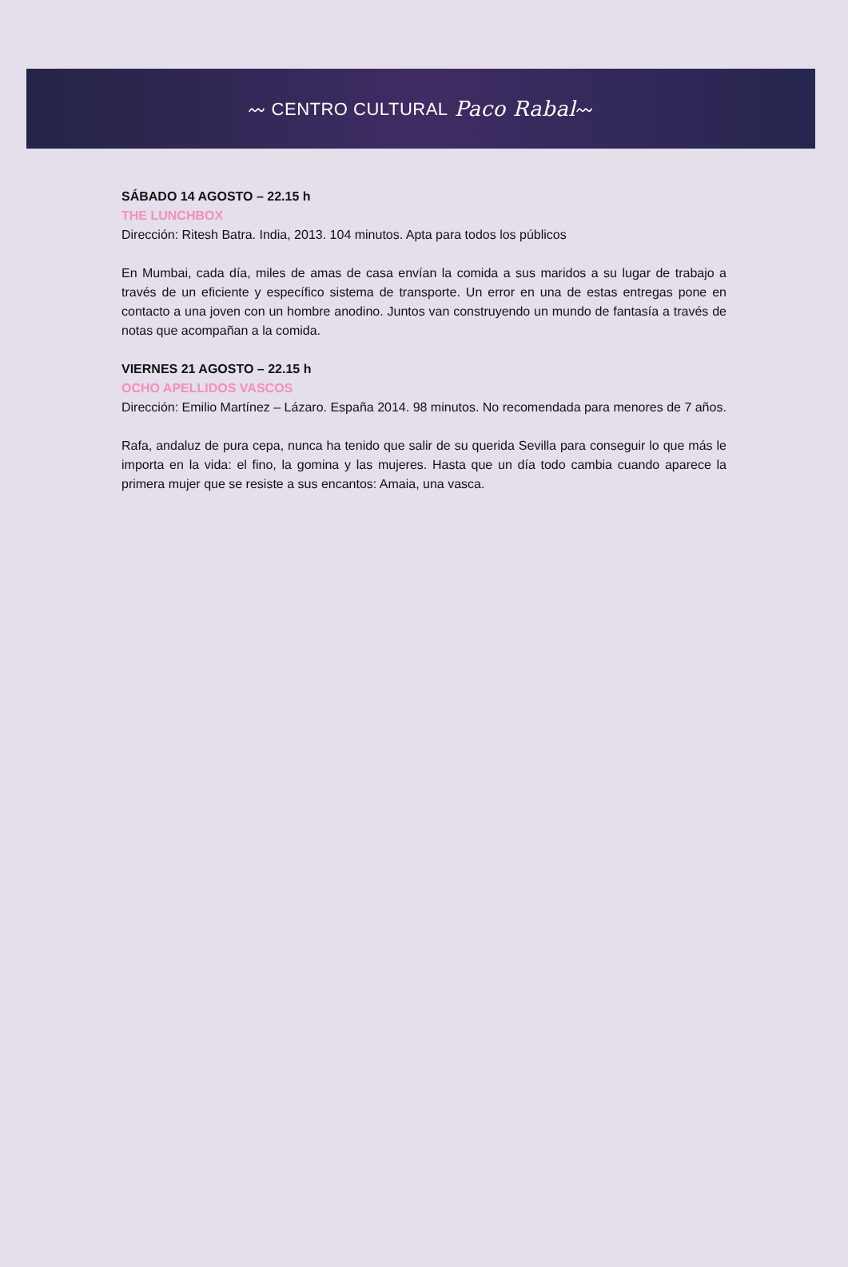〰 CENTRO CULTURAL Paco Rabal 〰
SÁBADO 14 AGOSTO – 22.15 h
THE LUNCHBOX
Dirección: Ritesh Batra. India, 2013. 104 minutos. Apta para todos los públicos
En Mumbai, cada día, miles de amas de casa envían la comida a sus maridos a su lugar de trabajo a través de un eficiente y específico sistema de transporte. Un error en una de estas entregas pone en contacto a una joven con un hombre anodino. Juntos van construyendo un mundo de fantasía a través de notas que acompañan a la comida.
VIERNES 21 AGOSTO – 22.15 h
OCHO APELLIDOS VASCOS
Dirección: Emilio Martínez – Lázaro. España 2014. 98 minutos. No recomendada para menores de 7 años.
Rafa, andaluz de pura cepa, nunca ha tenido que salir de su querida Sevilla para conseguir lo que más le importa en la vida: el fino, la gomina y las mujeres. Hasta que un día todo cambia cuando aparece la primera mujer que se resiste a sus encantos: Amaia, una vasca.